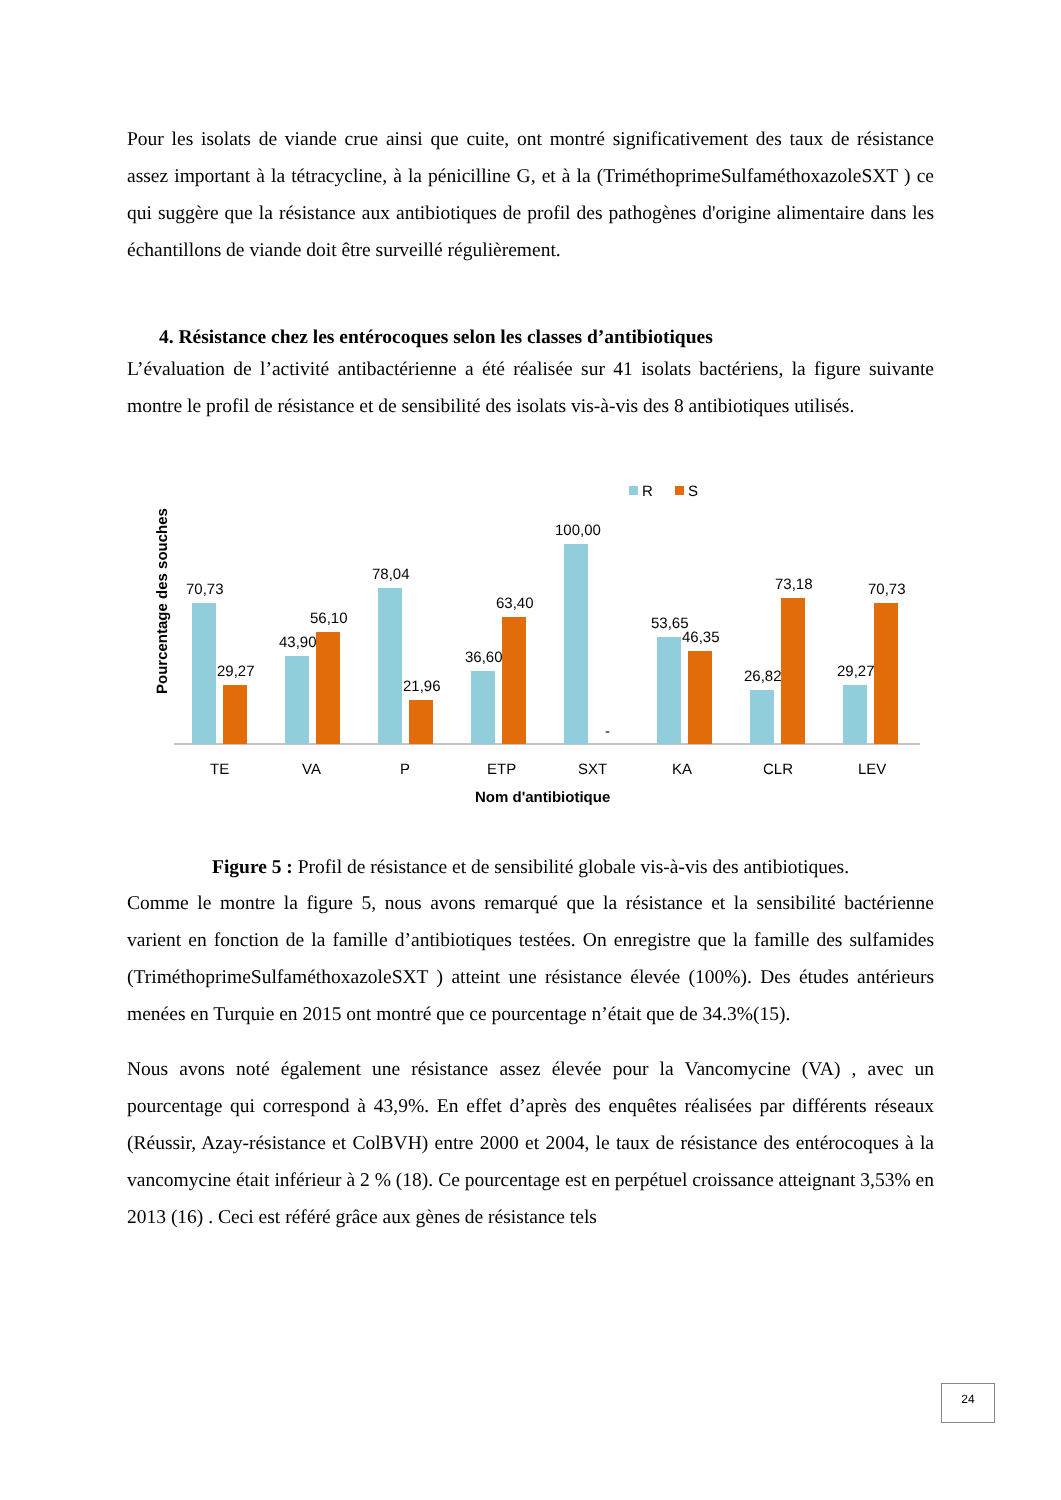Pour les isolats de viande crue ainsi que cuite, ont montré significativement des taux de résistance assez important à la tétracycline, à la pénicilline G, et à la (TriméthoprimeSulfaméthoxazoleSXT ) ce qui suggère que la résistance aux antibiotiques de profil des pathogènes d'origine alimentaire dans les échantillons de viande doit être surveillé régulièrement.
4. Résistance chez les entérocoques selon les classes d’antibiotiques
L’évaluation de l’activité antibactérienne a été réalisée sur 41 isolats bactériens, la figure suivante montre le profil de résistance et de sensibilité des isolats vis-à-vis des 8 antibiotiques utilisés.
R
S
Pourcentage des souches
70,73
29,27
43,90
56,10
78,04
21,96
36,60
63,40
100,00
-
53,65
46,35
26,82
73,18
29,27
70,73
TE
VA
P
ETP
SXT
KA
CLR
LEV
Nom d'antibiotique
Figure 5 : Profil de résistance et de sensibilité globale vis-à-vis des antibiotiques.
Comme le montre la figure 5, nous avons remarqué que la résistance et la sensibilité bactérienne varient en fonction de la famille d’antibiotiques testées. On enregistre que la famille des sulfamides (TriméthoprimeSulfaméthoxazoleSXT ) atteint une résistance élevée (100%). Des études antérieurs menées en Turquie en 2015 ont montré que ce pourcentage n’était que de 34.3%(15).
Nous avons noté également une résistance assez élevée pour la Vancomycine (VA) , avec un pourcentage qui correspond à 43,9%. En effet d’après des enquêtes réalisées par différents réseaux (Réussir, Azay-résistance et ColBVH) entre 2000 et 2004, le taux de résistance des entérocoques à la vancomycine était inférieur à 2 % (18). Ce pourcentage est en perpétuel croissance atteignant 3,53% en 2013 (16) . Ceci est référé grâce aux gènes de résistance tels
24